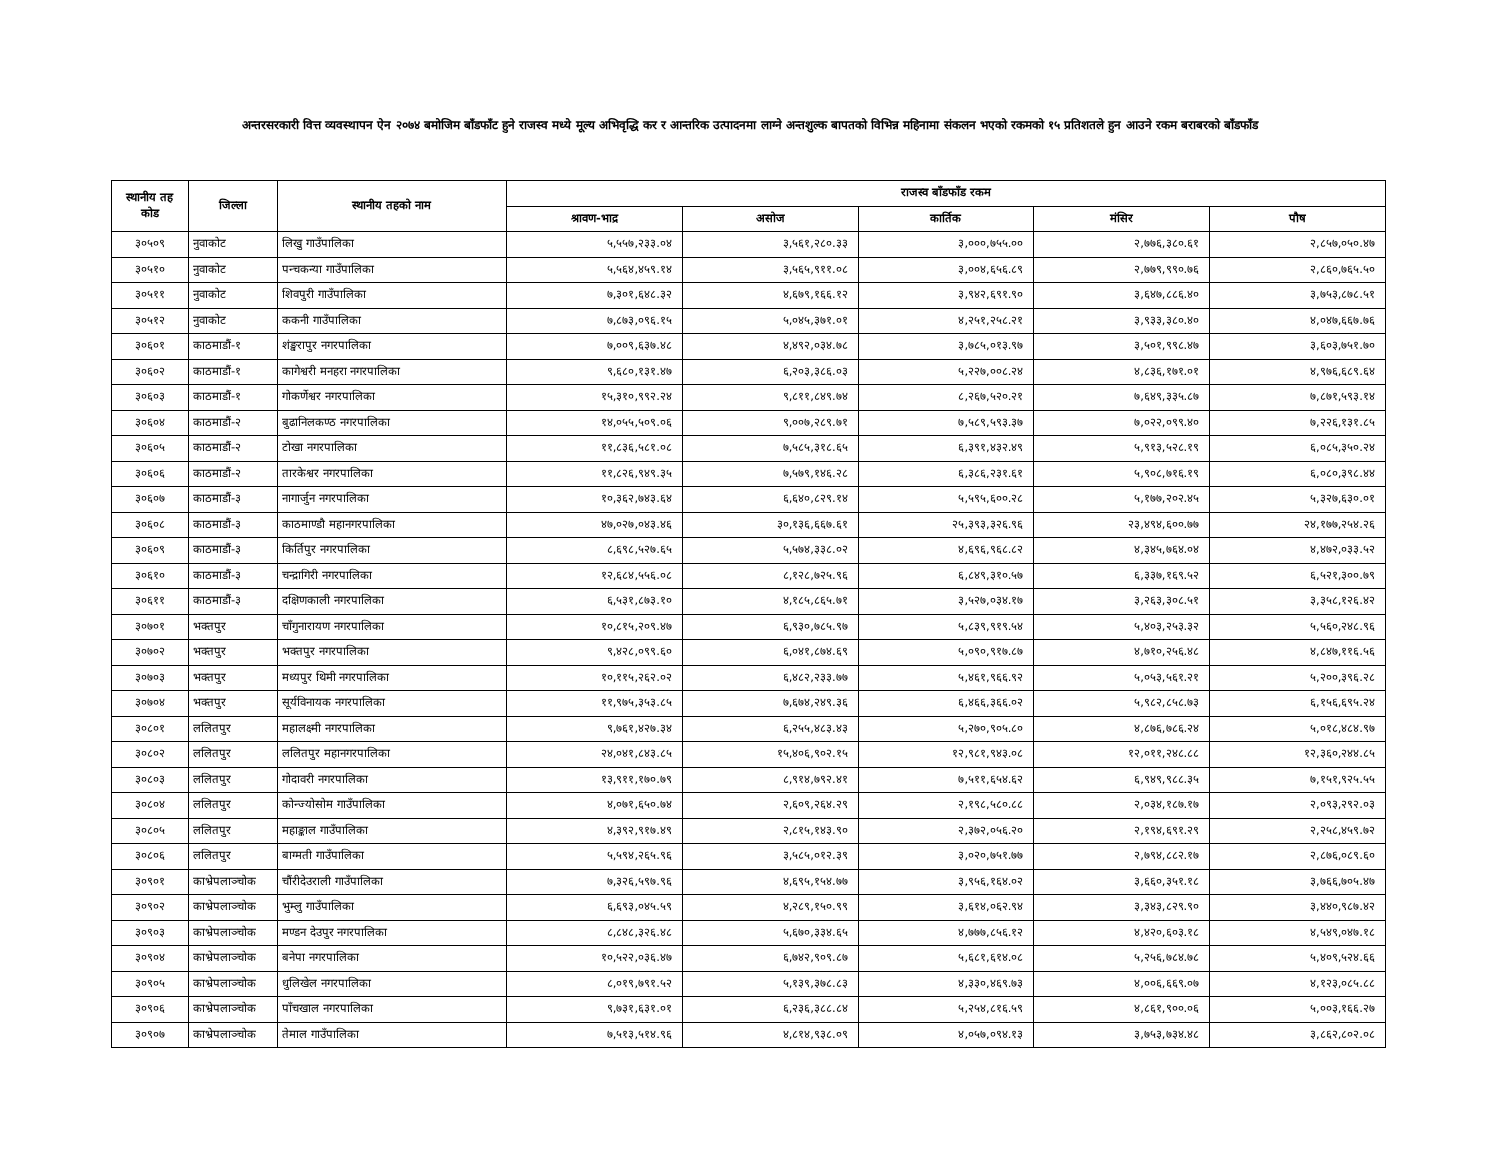अन्तरसरकारी वित्त व्यवस्थापन ऐन २०७४ बमोजिम बाँडफाँट हुने राजस्व मध्ये मूल्य अभिवृद्धि कर र आन्तरिक उत्पादनमा लाग्ने अन्तशुल्क बापतको विभिन्न महिनामा संकलन भएको रकमको १५ प्रतिशतले हुन आउने रकम बराबरको बाँडफाँड
| स्थानीय तह कोड | जिल्ला | स्थानीय तहको नाम | राजस्व बाँडफाँड रकम | | | | |
| --- | --- | --- | --- | --- | --- | --- | --- |
| | | | श्रावण-भाद्र | असोज | कार्तिक | मंसिर | पौष |
| ३०५०९ | नुवाकोट | लिखु गाउँपालिका | ५,५५७,२३३.०४ | ३,५६१,२८०.३३ | ३,०००,७५५.०० | २,७७६,३८०.६१ | २,८५७,०५०.४७ |
| ३०५१० | नुवाकोट | पन्चकन्या गाउँपालिका | ५,५६४,४५९.१४ | ३,५६५,९११.०८ | ३,००४,६५६.८९ | २,७७९,९९०.७६ | २,८६०,७६५.५० |
| ३०५११ | नुवाकोट | शिवपुरी गाउँपालिका | ७,३०१,६४८.३२ | ४,६७९,१६६.१२ | ३,९४२,६९१.९० | ३,६४७,८८६.४० | ३,७५३,८७८.५१ |
| ३०५१२ | नुवाकोट | ककनी गाउँपालिका | ७,८७३,०९६.१५ | ५,०४५,३७१.०१ | ४,२५१,२५८.२१ | ३,९३३,३८०.४० | ४,०४७,६६७.७६ |
| ३०६०१ | काठमाडौं-१ | शंङ्खरापुर नगरपालिका | ७,००९,६३७.४८ | ४,४९२,०३४.७८ | ३,७८५,०१३.९७ | ३,५०१,९९८.४७ | ३,६०३,७५१.७० |
| ३०६०२ | काठमाडौं-१ | कागेश्वरी मनहरा नगरपालिका | ९,६८०,१३१.४७ | ६,२०३,३८६.०३ | ५,२२७,००८.२४ | ४,८३६,१७१.०१ | ४,९७६,६८९.६४ |
| ३०६०३ | काठमाडौं-१ | गोकर्णेश्वर नगरपालिका | १५,३१०,९९२.२४ | ९,८११,८४९.७४ | ८,२६७,५२०.२१ | ७,६४९,३३५.८७ | ७,८७१,५९३.१४ |
| ३०६०४ | काठमाडौं-२ | बुढानिलकण्ठ नगरपालिका | १४,०५५,५०९.०६ | ९,००७,२८९.७१ | ७,५८९,५९३.३७ | ७,०२२,०९९.४० | ७,२२६,१३१.८५ |
| ३०६०५ | काठमाडौं-२ | टोखा नगरपालिका | ११,८३६,५८१.०८ | ७,५८५,३१८.६५ | ६,३९१,४३२.४९ | ५,९१३,५२८.१९ | ६,०८५,३५०.२४ |
| ३०६०६ | काठमाडौं-२ | तारकेश्वर नगरपालिका | ११,८२६,९४९.३५ | ७,५७९,१४६.२८ | ६,३८६,२३१.६१ | ५,९०८,७१६.१९ | ६,०८०,३९८.४४ |
| ३०६०७ | काठमाडौं-३ | नागार्जुन नगरपालिका | १०,३६२,७४३.६४ | ६,६४०,८२९.१४ | ५,५९५,६००.२८ | ५,१७७,२०२.४५ | ५,३२७,६३०.०१ |
| ३०६०८ | काठमाडौं-३ | काठमाण्डौ महानगरपालिका | ४७,०२७,०४३.४६ | ३०,१३६,६६७.६१ | २५,३९३,३२६.९६ | २३,४९४,६००.७७ | २४,१७७,२५४.२६ |
| ३०६०९ | काठमाडौं-३ | किर्तिपुर नगरपालिका | ८,६९८,५२७.६५ | ५,५७४,३३८.०२ | ४,६९६,९६८.८२ | ४,३४५,७६४.०४ | ४,४७२,०३३.५२ |
| ३०६१० | काठमाडौं-३ | चन्द्रागिरी नगरपालिका | १२,६८४,५५६.०८ | ८,१२८,७२५.९६ | ६,८४९,३१०.५७ | ६,३३७,१६९.५२ | ६,५२१,३००.७९ |
| ३०६११ | काठमाडौं-३ | दक्षिणकाली नगरपालिका | ६,५३१,८७३.१० | ४,१८५,८६५.७१ | ३,५२७,०३४.१७ | ३,२६३,३०८.५१ | ३,३५८,१२६.४२ |
| ३०७०१ | भक्तपुर | चाँगुनारायण नगरपालिका | १०,८१५,२०९.४७ | ६,९३०,७८५.९७ | ५,८३९,९१९.५४ | ५,४०३,२५३.३२ | ५,५६०,२४८.९६ |
| ३०७०२ | भक्तपुर | भक्तपुर नगरपालिका | ९,४२८,०९९.६० | ६,०४१,८७४.६९ | ५,०९०,९१७.८७ | ४,७१०,२५६.४८ | ४,८४७,११६.५६ |
| ३०७०३ | भक्तपुर | मध्यपुर थिमी नगरपालिका | १०,११५,२६२.०२ | ६,४८२,२३३.७७ | ५,४६१,९६६.९२ | ५,०५३,५६१.२१ | ५,२००,३९६.२८ |
| ३०७०४ | भक्तपुर | सूर्यविनायक नगरपालिका | ११,९७५,३५३.८५ | ७,६७४,२४९.३६ | ६,४६६,३६६.०२ | ५,९८२,८५८.७३ | ६,१५६,६९५.२४ |
| ३०८०१ | ललितपुर | महालक्ष्मी नगरपालिका | ९,७६१,४२७.३४ | ६,२५५,४८३.४३ | ५,२७०,९०५.८० | ४,८७६,७८६.२४ | ५,०१८,४८४.९७ |
| ३०८०२ | ललितपुर | ललितपुर महानगरपालिका | २४,०४१,८४३.८५ | १५,४०६,९०२.१५ | १२,९८१,९४३.०८ | १२,०११,२४८.८८ | १२,३६०,२४४.८५ |
| ३०८०३ | ललितपुर | गोदावरी नगरपालिका | १३,९११,१७०.७९ | ८,९१४,७९२.४१ | ७,५११,६५४.६२ | ६,९४९,९८८.३५ | ७,१५१,९२५.५५ |
| ३०८०४ | ललितपुर | कोन्ज्योसोम गाउँपालिका | ४,०७१,६५०.७४ | २,६०९,२६४.२९ | २,१९८,५८०.८८ | २,०३४,१८७.१७ | २,०९३,२९२.०३ |
| ३०८०५ | ललितपुर | महाङ्काल गाउँपालिका | ४,३९२,९१७.४९ | २,८१५,१४३.९० | २,३७२,०५६.२० | २,१९४,६९१.२९ | २,२५८,४५९.७२ |
| ३०८०६ | ललितपुर | बाग्मती गाउँपालिका | ५,५९४,२६५.९६ | ३,५८५,०१२.३९ | ३,०२०,७५१.७७ | २,७९४,८८२.१७ | २,८७६,०८९.६० |
| ३०९०१ | काभ्रेपलाञ्चोक | चौंरीदेउराली गाउँपालिका | ७,३२६,५९७.९६ | ४,६९५,१५४.७७ | ३,९५६,१६४.०२ | ३,६६०,३५१.१८ | ३,७६६,७०५.४७ |
| ३०९०२ | काभ्रेपलाञ्चोक | भुम्लु गाउँपालिका | ६,६९३,०४५.५९ | ४,२८९,१५०.९९ | ३,६१४,०६२.९४ | ३,३४३,८२९.९० | ३,४४०,९८७.४२ |
| ३०९०३ | काभ्रेपलाञ्चोक | मण्डन देउपुर नगरपालिका | ८,८४८,३२६.४८ | ५,६७०,३३४.६५ | ४,७७७,८५६.१२ | ४,४२०,६०३.१८ | ४,५४९,०४७.१८ |
| ३०९०४ | काभ्रेपलाञ्चोक | बनेपा नगरपालिका | १०,५२२,०३६.४७ | ६,७४२,९०९.८७ | ५,६८१,६१४.०८ | ५,२५६,७८४.७८ | ५,४०९,५२४.६६ |
| ३०९०५ | काभ्रेपलाञ्चोक | धुलिखेल नगरपालिका | ८,०१९,७९१.५२ | ५,१३९,३७८.८३ | ४,३३०,४६९.७३ | ४,००६,६६९.०७ | ४,१२३,०८५.८८ |
| ३०९०६ | काभ्रेपलाञ्चोक | पाँचखाल नगरपालिका | ९,७३१,६३१.०१ | ६,२३६,३८८.८४ | ५,२५४,८१६.५९ | ४,८६१,९००.०६ | ५,००३,१६६.२७ |
| ३०९०७ | काभ्रेपलाञ्चोक | तेमाल गाउँपालिका | ७,५१३,५१४.९६ | ४,८१४,९३८.०९ | ४,०५७,०९४.१३ | ३,७५३,७३४.४८ | ३,८६२,८०२.०८ |